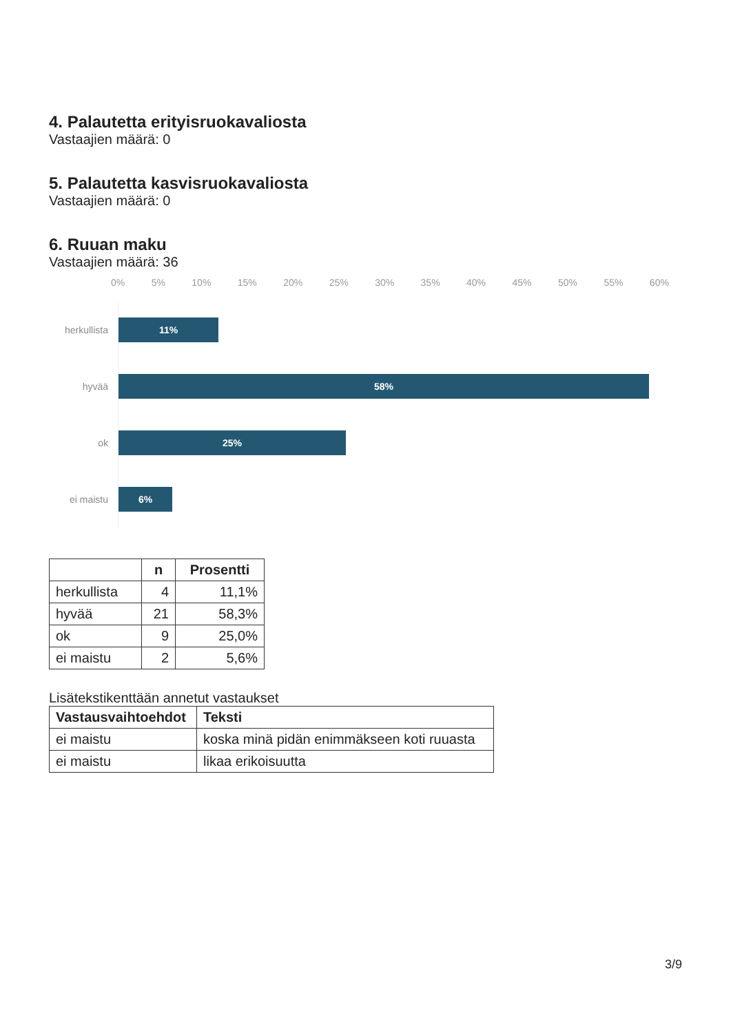4. Palautetta erityisruokavaliosta
Vastaajien määrä: 0
5. Palautetta kasvisruokavaliosta
Vastaajien määrä: 0
6. Ruuan maku
Vastaajien määrä: 36
0% 5% 10% 15% 20% 25% 30% 35% 40% 45% 50% 55% 60%
herkullista
11%
hyvää
58%
ok
25%
ei maistu
6%
| | n | Prosentti |
| --- | --- | --- |
| herkullista | 4 | 11,1% |
| hyvää | 21 | 58,3% |
| ok | 9 | 25,0% |
| ei maistu | 2 | 5,6% |
Lisätekstikenttään annetut vastaukset
| Vastausvaihtoehdot | Teksti |
| --- | --- |
| ei maistu | koska minä pidän enimmäkseen koti ruuasta |
| ei maistu | likaa erikoisuutta |
3/9